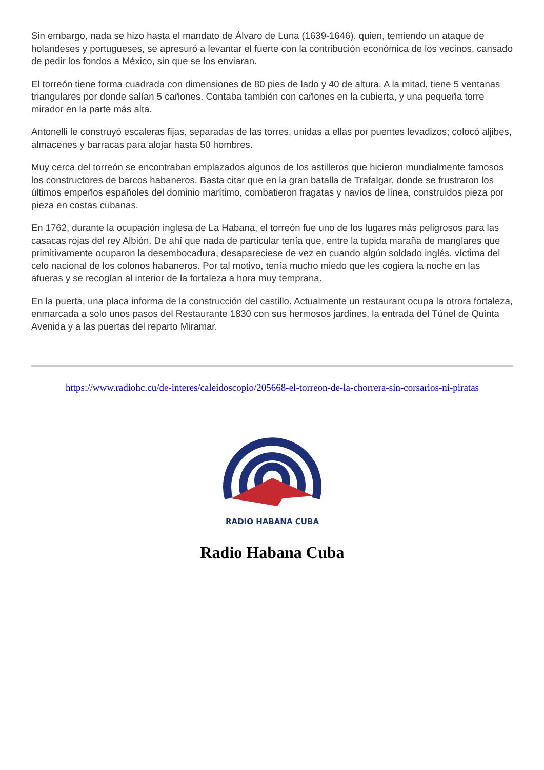Sin embargo, nada se hizo hasta el mandato de Álvaro de Luna (1639-1646), quien, temiendo un ataque de holandeses y portugueses, se apresuró a levantar el fuerte con la contribución económica de los vecinos, cansado de pedir los fondos a México, sin que se los enviaran.
El torreón tiene forma cuadrada con dimensiones de 80 pies de lado y 40 de altura. A la mitad, tiene 5 ventanas triangulares por donde salían 5 cañones. Contaba también con cañones en la cubierta, y una pequeña torre mirador en la parte más alta.
Antonelli le construyó escaleras fijas, separadas de las torres, unidas a ellas por puentes levadizos; colocó aljibes, almacenes y barracas para alojar hasta 50 hombres.
Muy cerca del torreón se encontraban emplazados algunos de los astilleros que hicieron mundialmente famosos los constructores de barcos habaneros. Basta citar que en la gran batalla de Trafalgar, donde se frustraron los últimos empeños españoles del dominio marítimo, combatieron fragatas y navíos de línea, construidos pieza por pieza en costas cubanas.
En 1762, durante la ocupación inglesa de La Habana, el torreón fue uno de los lugares más peligrosos para las casacas rojas del rey Albión. De ahí que nada de particular tenía que, entre la tupida maraña de manglares que primitivamente ocuparon la desembocadura, desapareciese de vez en cuando algún soldado inglés, víctima del celo nacional de los colonos habaneros. Por tal motivo, tenía mucho miedo que les cogiera la noche en las afueras y se recogían al interior de la fortaleza a hora muy temprana.
En la puerta, una placa informa de la construcción del castillo. Actualmente un restaurant ocupa la otrora fortaleza, enmarcada a solo unos pasos del Restaurante 1830 con sus hermosos jardines, la entrada del Túnel de Quinta Avenida y a las puertas del reparto Miramar.
https://www.radiohc.cu/de-interes/caleidoscopio/205668-el-torreon-de-la-chorrera-sin-corsarios-ni-piratas
RADIO HABANA CUBA
Radio Habana Cuba